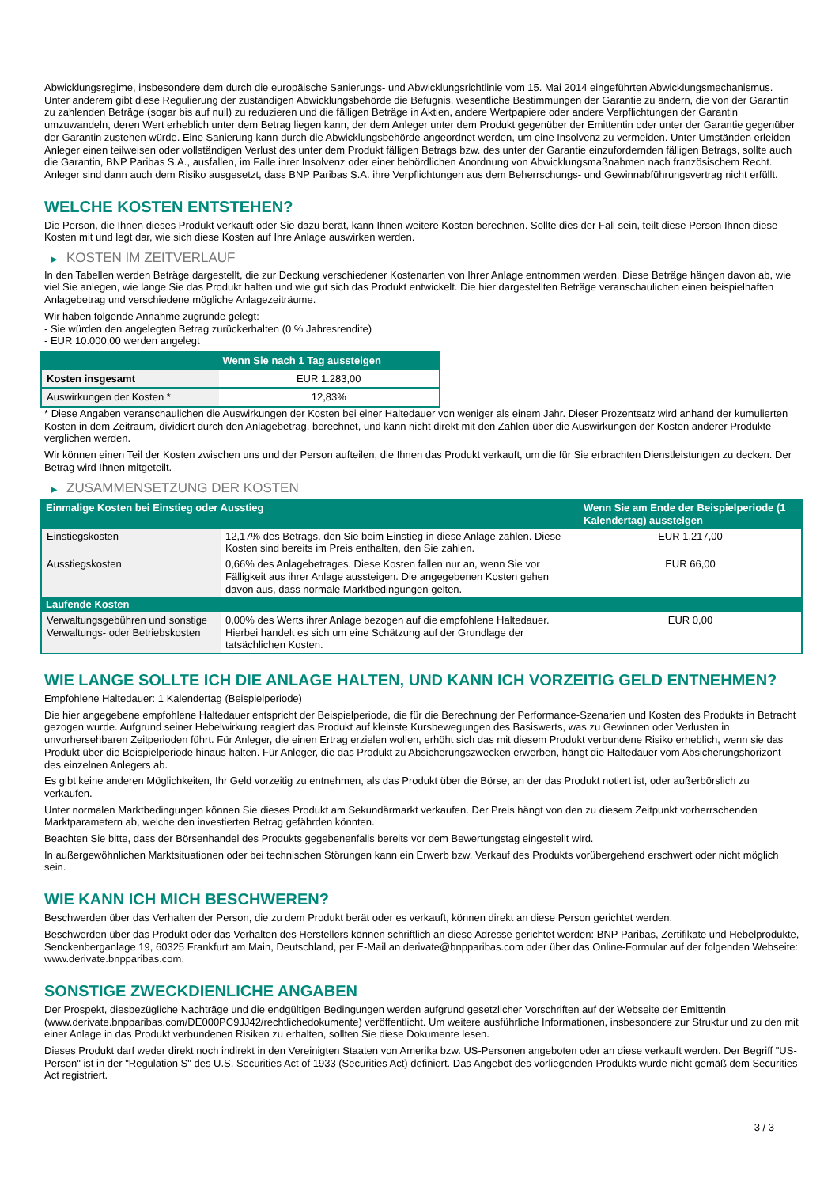Abwicklungsregime, insbesondere dem durch die europäische Sanierungs- und Abwicklungsrichtlinie vom 15. Mai 2014 eingeführten Abwicklungsmechanismus. Unter anderem gibt diese Regulierung der zuständigen Abwicklungsbehörde die Befugnis, wesentliche Bestimmungen der Garantie zu ändern, die von der Garantin zu zahlenden Beträge (sogar bis auf null) zu reduzieren und die fälligen Beträge in Aktien, andere Wertpapiere oder andere Verpflichtungen der Garantin umzuwandeln, deren Wert erheblich unter dem Betrag liegen kann, der dem Anleger unter dem Produkt gegenüber der Emittentin oder unter der Garantie gegenüber der Garantin zustehen würde. Eine Sanierung kann durch die Abwicklungsbehörde angeordnet werden, um eine Insolvenz zu vermeiden. Unter Umständen erleiden Anleger einen teilweisen oder vollständigen Verlust des unter dem Produkt fälligen Betrags bzw. des unter der Garantie einzufordernden fälligen Betrags, sollte auch die Garantin, BNP Paribas S.A., ausfallen, im Falle ihrer Insolvenz oder einer behördlichen Anordnung von Abwicklungsmaßnahmen nach französischem Recht. Anleger sind dann auch dem Risiko ausgesetzt, dass BNP Paribas S.A. ihre Verpflichtungen aus dem Beherrschungs- und Gewinnabführungsvertrag nicht erfüllt.
WELCHE KOSTEN ENTSTEHEN?
Die Person, die Ihnen dieses Produkt verkauft oder Sie dazu berät, kann Ihnen weitere Kosten berechnen. Sollte dies der Fall sein, teilt diese Person Ihnen diese Kosten mit und legt dar, wie sich diese Kosten auf Ihre Anlage auswirken werden.
▶ KOSTEN IM ZEITVERLAUF
In den Tabellen werden Beträge dargestellt, die zur Deckung verschiedener Kostenarten von Ihrer Anlage entnommen werden. Diese Beträge hängen davon ab, wie viel Sie anlegen, wie lange Sie das Produkt halten und wie gut sich das Produkt entwickelt. Die hier dargestellten Beträge veranschaulichen einen beispielhaften Anlagebetrag und verschiedene mögliche Anlagezeiträume.
Wir haben folgende Annahme zugrunde gelegt:
- Sie würden den angelegten Betrag zurückerhalten (0 % Jahresrendite)
- EUR 10.000,00 werden angelegt
| | Wenn Sie nach 1 Tag aussteigen |
| --- | --- |
| Kosten insgesamt | EUR 1.283,00 |
| Auswirkungen der Kosten * | 12,83% |
* Diese Angaben veranschaulichen die Auswirkungen der Kosten bei einer Haltedauer von weniger als einem Jahr. Dieser Prozentsatz wird anhand der kumulierten Kosten in dem Zeitraum, dividiert durch den Anlagebetrag, berechnet, und kann nicht direkt mit den Zahlen über die Auswirkungen der Kosten anderer Produkte verglichen werden.
Wir können einen Teil der Kosten zwischen uns und der Person aufteilen, die Ihnen das Produkt verkauft, um die für Sie erbrachten Dienstleistungen zu decken. Der Betrag wird Ihnen mitgeteilt.
▶ ZUSAMMENSETZUNG DER KOSTEN
| Einmalige Kosten bei Einstieg oder Ausstieg | | Wenn Sie am Ende der Beispielperiode (1 Kalendertag) aussteigen |
| --- | --- | --- |
| Einstiegskosten | 12,17% des Betrags, den Sie beim Einstieg in diese Anlage zahlen. Diese Kosten sind bereits im Preis enthalten, den Sie zahlen. | EUR 1.217,00 |
| Ausstiegskosten | 0,66% des Anlagebetrages. Diese Kosten fallen nur an, wenn Sie vor Fälligkeit aus ihrer Anlage aussteigen. Die angegebenen Kosten gehen davon aus, dass normale Marktbedingungen gelten. | EUR 66,00 |
| Laufende Kosten | | |
| Verwaltungsgebühren und sonstige Verwaltungs- oder Betriebskosten | 0,00% des Werts ihrer Anlage bezogen auf die empfohlene Haltedauer. Hierbei handelt es sich um eine Schätzung auf der Grundlage der tatsächlichen Kosten. | EUR 0,00 |
WIE LANGE SOLLTE ICH DIE ANLAGE HALTEN, UND KANN ICH VORZEITIG GELD ENTNEHMEN?
Empfohlene Haltedauer: 1 Kalendertag (Beispielperiode)
Die hier angegebene empfohlene Haltedauer entspricht der Beispielperiode, die für die Berechnung der Performance-Szenarien und Kosten des Produkts in Betracht gezogen wurde. Aufgrund seiner Hebelwirkung reagiert das Produkt auf kleinste Kursbewegungen des Basiswerts, was zu Gewinnen oder Verlusten in unvorhersehbaren Zeitperioden führt. Für Anleger, die einen Ertrag erzielen wollen, erhöht sich das mit diesem Produkt verbundene Risiko erheblich, wenn sie das Produkt über die Beispielperiode hinaus halten. Für Anleger, die das Produkt zu Absicherungszwecken erwerben, hängt die Haltedauer vom Absicherungshorizont des einzelnen Anlegers ab.
Es gibt keine anderen Möglichkeiten, Ihr Geld vorzeitig zu entnehmen, als das Produkt über die Börse, an der das Produkt notiert ist, oder außerbörslich zu verkaufen.
Unter normalen Marktbedingungen können Sie dieses Produkt am Sekundärmarkt verkaufen. Der Preis hängt von den zu diesem Zeitpunkt vorherrschenden Marktparametern ab, welche den investierten Betrag gefährden könnten.
Beachten Sie bitte, dass der Börsenhandel des Produkts gegebenenfalls bereits vor dem Bewertungstag eingestellt wird.
In außergewöhnlichen Marktsituationen oder bei technischen Störungen kann ein Erwerb bzw. Verkauf des Produkts vorübergehend erschwert oder nicht möglich sein.
WIE KANN ICH MICH BESCHWEREN?
Beschwerden über das Verhalten der Person, die zu dem Produkt berät oder es verkauft, können direkt an diese Person gerichtet werden.
Beschwerden über das Produkt oder das Verhalten des Herstellers können schriftlich an diese Adresse gerichtet werden: BNP Paribas, Zertifikate und Hebelprodukte, Senckenberganlage 19, 60325 Frankfurt am Main, Deutschland, per E-Mail an derivate@bnpparibas.com oder über das Online-Formular auf der folgenden Webseite: www.derivate.bnpparibas.com.
SONSTIGE ZWECKDIENLICHE ANGABEN
Der Prospekt, diesbezügliche Nachträge und die endgültigen Bedingungen werden aufgrund gesetzlicher Vorschriften auf der Webseite der Emittentin (www.derivate.bnpparibas.com/DE000PC9JJ42/rechtlichedokumente) veröffentlicht. Um weitere ausführliche Informationen, insbesondere zur Struktur und zu den mit einer Anlage in das Produkt verbundenen Risiken zu erhalten, sollten Sie diese Dokumente lesen.
Dieses Produkt darf weder direkt noch indirekt in den Vereinigten Staaten von Amerika bzw. US-Personen angeboten oder an diese verkauft werden. Der Begriff "US-Person" ist in der "Regulation S" des U.S. Securities Act of 1933 (Securities Act) definiert. Das Angebot des vorliegenden Produkts wurde nicht gemäß dem Securities Act registriert.
3 / 3